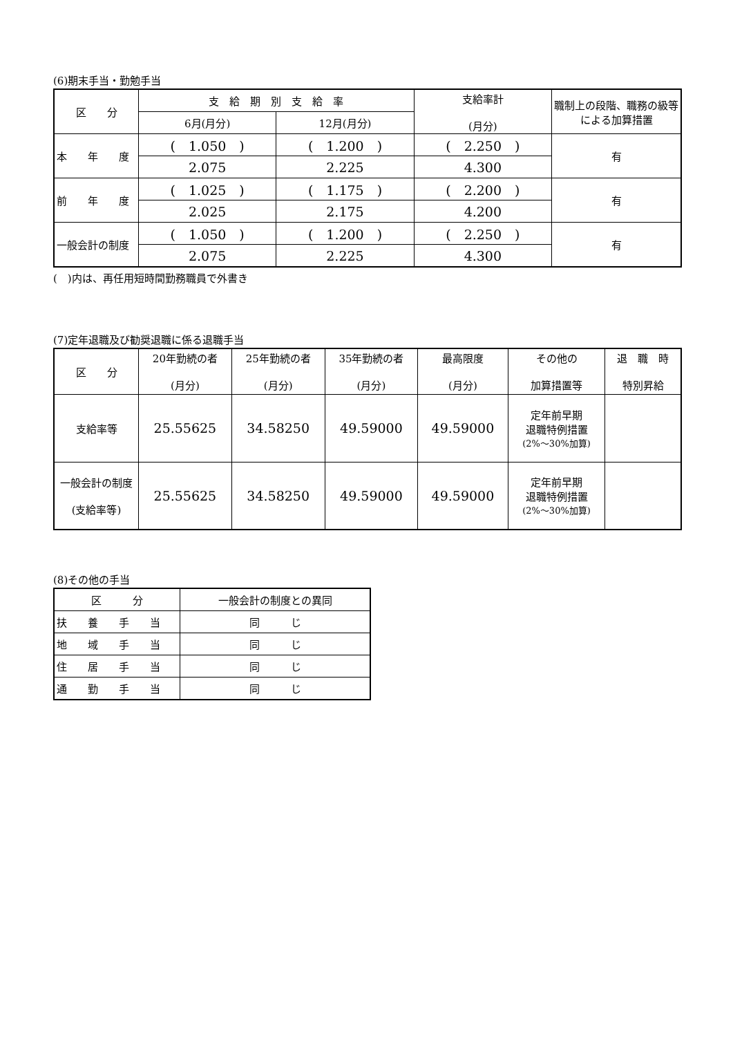(6)期末手当・勤勉手当
| 区 分 | 支 給 期 別 支 給 率 | | 支給率計 (月分) | 職制上の段階、職務の級等による加算措置 |
| --- | --- | --- | --- | --- |
| | 6月(月分) | 12月(月分) | | |
| 本 年 度 | ( 1.050 ) | ( 1.200 ) | ( 2.250 ) | 有 |
| | 2.075 | 2.225 | 4.300 | |
| 前 年 度 | ( 1.025 ) | ( 1.175 ) | ( 2.200 ) | 有 |
| | 2.025 | 2.175 | 4.200 | |
| 一般会計の制度 | ( 1.050 ) | ( 1.200 ) | ( 2.250 ) | 有 |
| | 2.075 | 2.225 | 4.300 | |
(　)内は、再任用短時間勤務職員で外書き
(7)定年退職及び勧奨退職に係る退職手当
| 区 分 | 20年勤続の者 (月分) | 25年勤続の者 (月分) | 35年勤続の者 (月分) | 最高限度 (月分) | その他の 加算措置等 | 退 職 時 特別昇給 |
| --- | --- | --- | --- | --- | --- | --- |
| 支給率等 | 25.55625 | 34.58250 | 49.59000 | 49.59000 | 定年前早期 退職特例措置 (2%～30%加算) | |
| 一般会計の制度 (支給率等) | 25.55625 | 34.58250 | 49.59000 | 49.59000 | 定年前早期 退職特例措置 (2%～30%加算) | |
(8)その他の手当
| 区 分 | 一般会計の制度との異同 |
| --- | --- |
| 扶 養 手 当 | 同 じ |
| 地 域 手 当 | 同 じ |
| 住 居 手 当 | 同 じ |
| 通 勤 手 当 | 同 じ |